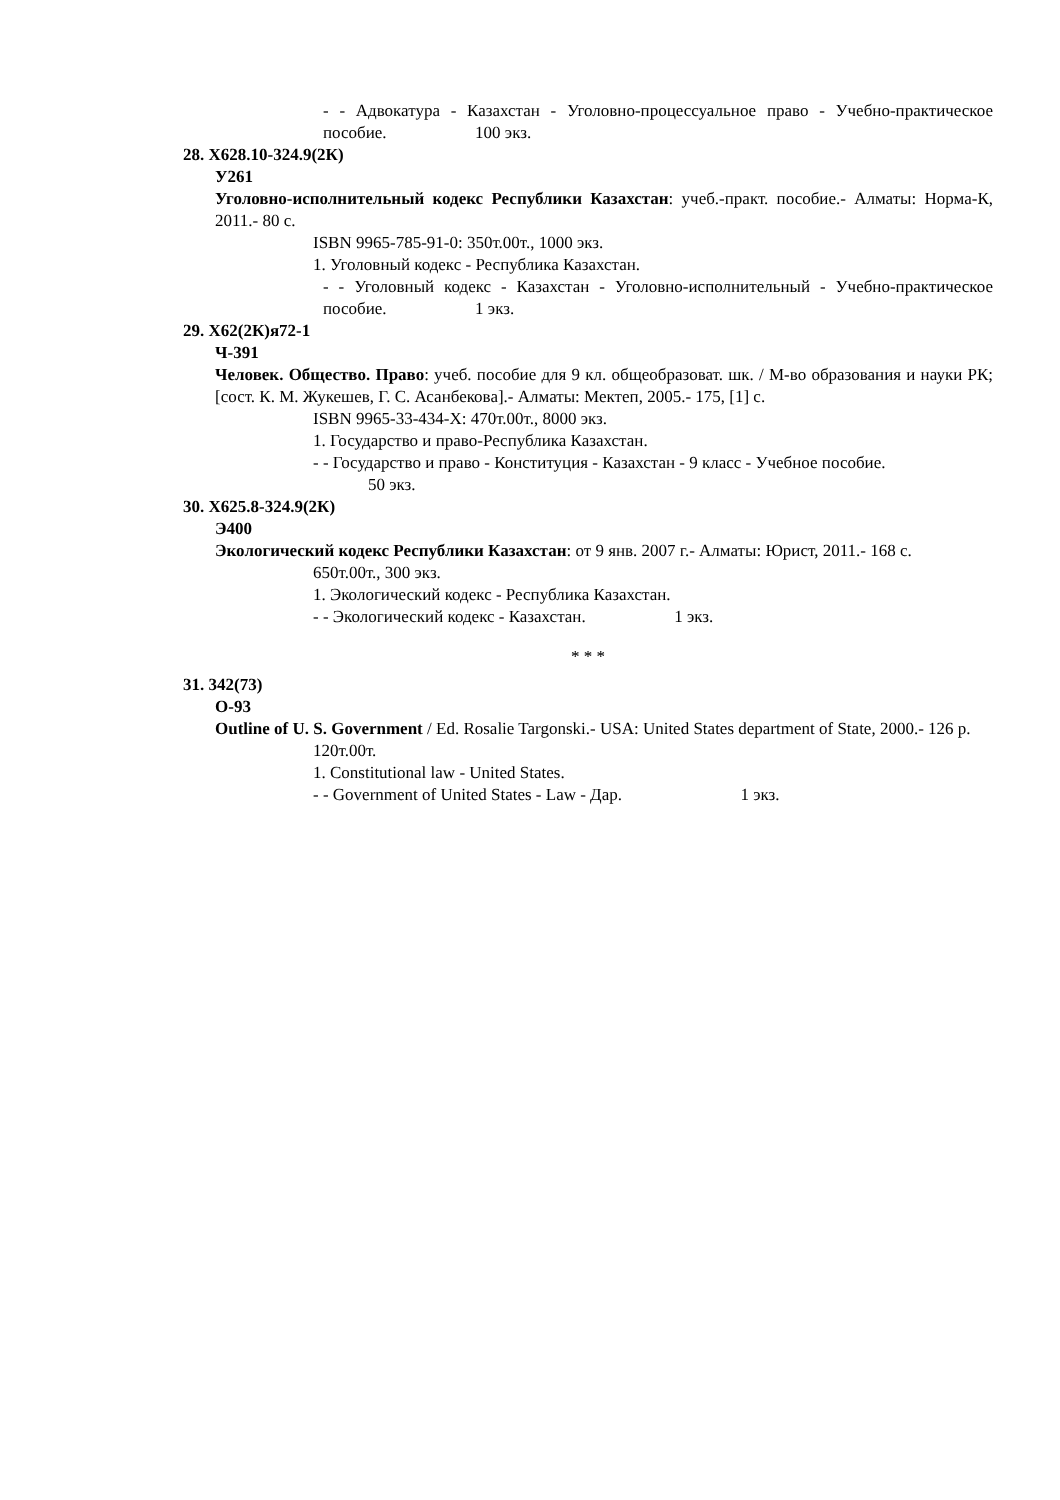- - Адвокатура - Казахстан - Уголовно-процессуальное право - Учебно-практическое пособие. 100 экз.
28. Х628.10-324.9(2К)
У261
Уголовно-исполнительный кодекс Республики Казахстан: учеб.-практ. пособие.- Алматы: Норма-К, 2011.- 80 с.
ISBN 9965-785-91-0: 350т.00т., 1000 экз.
1. Уголовный кодекс - Республика Казахстан.
- - Уголовный кодекс - Казахстан - Уголовно-исполнительный - Учебно-практическое пособие. 1 экз.
29. Х62(2К)я72-1
Ч-391
Человек. Общество. Право: учеб. пособие для 9 кл. общеобразоват. шк. / М-во образования и науки РК; [сост. К. М. Жукешев, Г. С. Асанбекова].- Алматы: Мектеп, 2005.- 175, [1] с.
ISBN 9965-33-434-X: 470т.00т., 8000 экз.
1. Государство и право-Республика Казахстан.
- - Государство и право - Конституция - Казахстан - 9 класс - Учебное пособие.
50 экз.
30. Х625.8-324.9(2К)
Э400
Экологический кодекс Республики Казахстан: от 9 янв. 2007 г.- Алматы: Юрист, 2011.- 168 с.
650т.00т., 300 экз.
1. Экологический кодекс - Республика Казахстан.
- - Экологический кодекс - Казахстан. 1 экз.
* * *
31. 342(73)
О-93
Outline of U. S. Government / Ed. Rosalie Targonski.- USA: United States department of State, 2000.- 126 p.
120т.00т.
1. Constitutional law - United States.
- - Government of United States - Law - Дар. 1 экз.